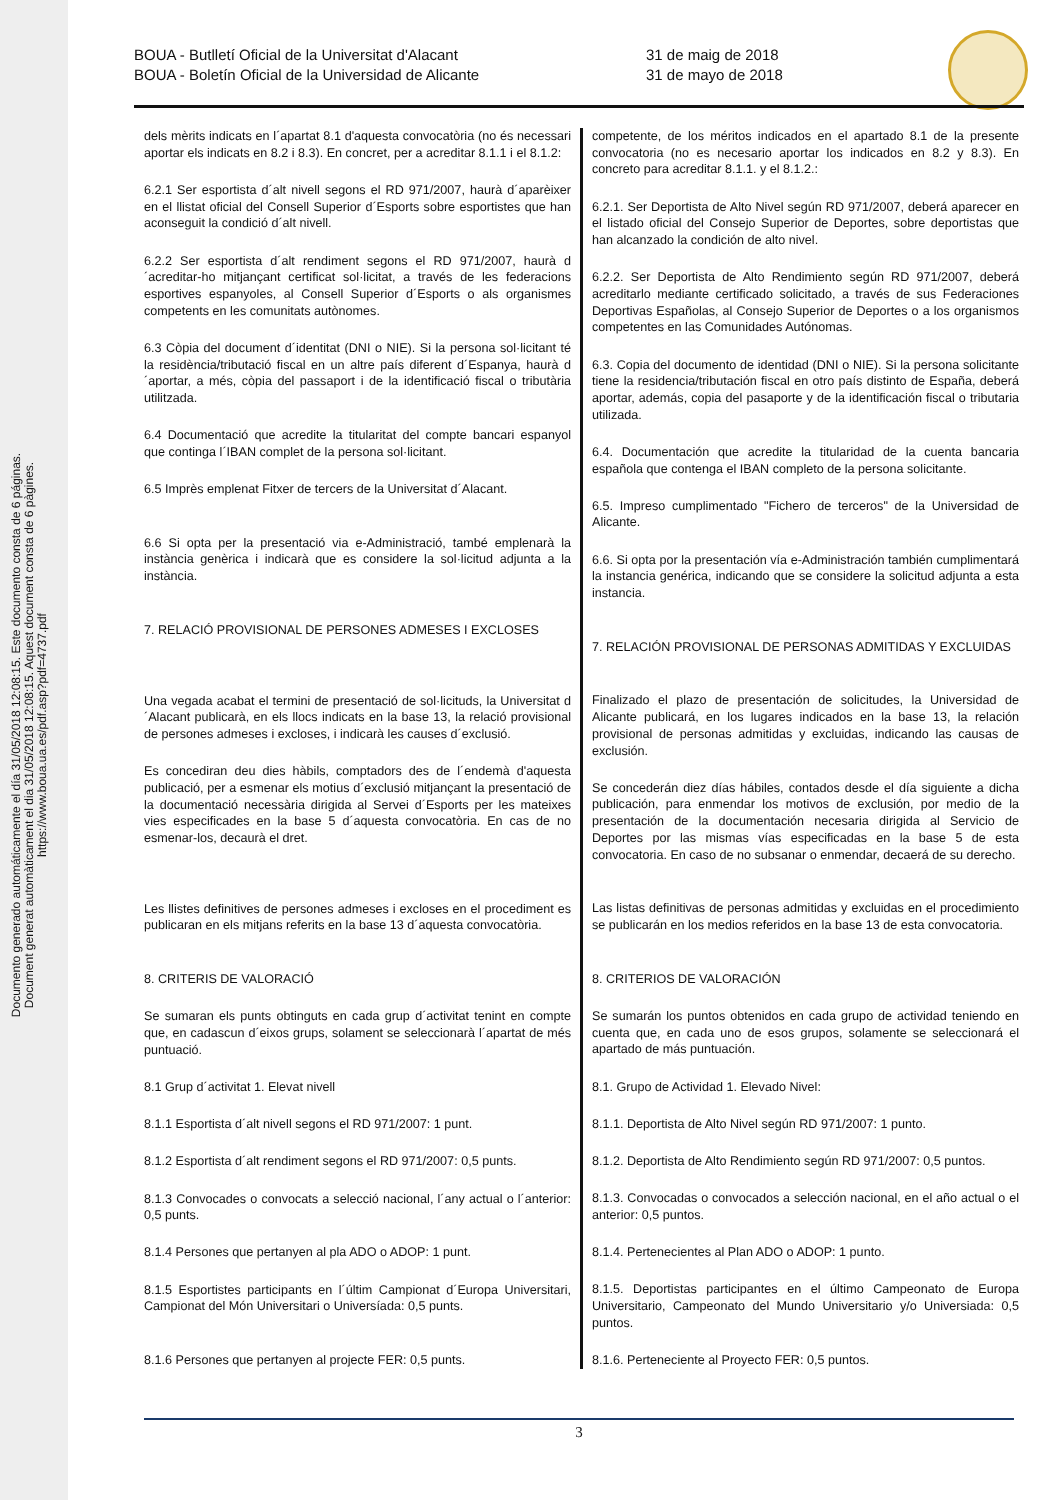Documento generado automáticamente el día 31/05/2018 12:08:15. Este documento consta de 6 páginas.
Document generat automàticament el dia 31/05/2018 12:08:15. Aquest document consta de 6 pàgines.
https://www.boua.ua.es/pdf.asp?pdf=4737.pdf
BOUA - Butlletí Oficial de la Universitat d'Alacant
BOUA - Boletín Oficial de la Universidad de Alicante
31 de maig de 2018
31 de mayo de 2018
dels mèrits indicats en l´apartat 8.1 d'aquesta convocatòria (no és necessari aportar els indicats en 8.2 i 8.3). En concret, per a acreditar 8.1.1 i el 8.1.2:
6.2.1 Ser esportista d´alt nivell segons el RD 971/2007, haurà d´aparèixer en el llistat oficial del Consell Superior d´Esports sobre esportistes que han aconseguit la condició d´alt nivell.
6.2.2 Ser esportista d´alt rendiment segons el RD 971/2007, haurà d´acreditar-ho mitjançant certificat sol·licitat, a través de les federacions esportives espanyoles, al Consell Superior d´Esports o als organismes competents en les comunitats autònomes.
6.3 Còpia del document d´identitat (DNI o NIE). Si la persona sol·licitant té la residència/tributació fiscal en un altre país diferent d´Espanya, haurà d´aportar, a més, còpia del passaport i de la identificació fiscal o tributària utilitzada.
6.4 Documentació que acredite la titularitat del compte bancari espanyol que continga l´IBAN complet de la persona sol·licitant.
6.5 Imprès emplenat Fitxer de tercers de la Universitat d´Alacant.
6.6 Si opta per la presentació via e-Administració, també emplenarà la instància genèrica i indicarà que es considere la sol·licitud adjunta a la instància.
7. RELACIÓ PROVISIONAL DE PERSONES ADMESES I EXCLOSES
Una vegada acabat el termini de presentació de sol·licituds, la Universitat d´Alacant publicarà, en els llocs indicats en la base 13, la relació provisional de persones admeses i excloses, i indicarà les causes d´exclusió.
Es concediran deu dies hàbils, comptadors des de l´endemà d'aquesta publicació, per a esmenar els motius d´exclusió mitjançant la presentació de la documentació necessària dirigida al Servei d´Esports per les mateixes vies especificades en la base 5 d´aquesta convocatòria. En cas de no esmenar-los, decaurà el dret.
Les llistes definitives de persones admeses i excloses en el procediment es publicaran en els mitjans referits en la base 13 d´aquesta convocatòria.
8. CRITERIS DE VALORACIÓ
Se sumaran els punts obtinguts en cada grup d´activitat tenint en compte que, en cadascun d´eixos grups, solament se seleccionarà l´apartat de més puntuació.
8.1 Grup d´activitat 1. Elevat nivell
8.1.1 Esportista d´alt nivell segons el RD 971/2007: 1 punt.
8.1.2 Esportista d´alt rendiment segons el RD 971/2007: 0,5 punts.
8.1.3 Convocades o convocats a selecció nacional, l´any actual o l´anterior: 0,5 punts.
8.1.4 Persones que pertanyen al pla ADO o ADOP: 1 punt.
8.1.5 Esportistes participants en l´últim Campionat d´Europa Universitari, Campionat del Món Universitari o Universíada: 0,5 punts.
8.1.6 Persones que pertanyen al projecte FER: 0,5 punts.
competente, de los méritos indicados en el apartado 8.1 de la presente convocatoria (no es necesario aportar los indicados en 8.2 y 8.3). En concreto para acreditar 8.1.1. y el 8.1.2.:
6.2.1. Ser Deportista de Alto Nivel según RD 971/2007, deberá aparecer en el listado oficial del Consejo Superior de Deportes, sobre deportistas que han alcanzado la condición de alto nivel.
6.2.2. Ser Deportista de Alto Rendimiento según RD 971/2007, deberá acreditarlo mediante certificado solicitado, a través de sus Federaciones Deportivas Españolas, al Consejo Superior de Deportes o a los organismos competentes en las Comunidades Autónomas.
6.3. Copia del documento de identidad (DNI o NIE). Si la persona solicitante tiene la residencia/tributación fiscal en otro país distinto de España, deberá aportar, además, copia del pasaporte y de la identificación fiscal o tributaria utilizada.
6.4. Documentación que acredite la titularidad de la cuenta bancaria española que contenga el IBAN completo de la persona solicitante.
6.5. Impreso cumplimentado "Fichero de terceros" de la Universidad de Alicante.
6.6. Si opta por la presentación vía e-Administración también cumplimentará la instancia genérica, indicando que se considere la solicitud adjunta a esta instancia.
7. RELACIÓN PROVISIONAL DE PERSONAS ADMITIDAS Y EXCLUIDAS
Finalizado el plazo de presentación de solicitudes, la Universidad de Alicante publicará, en los lugares indicados en la base 13, la relación provisional de personas admitidas y excluidas, indicando las causas de exclusión.
Se concederán diez días hábiles, contados desde el día siguiente a dicha publicación, para enmendar los motivos de exclusión, por medio de la presentación de la documentación necesaria dirigida al Servicio de Deportes por las mismas vías especificadas en la base 5 de esta convocatoria. En caso de no subsanar o enmendar, decaerá de su derecho.
Las listas definitivas de personas admitidas y excluidas en el procedimiento se publicarán en los medios referidos en la base 13 de esta convocatoria.
8. CRITERIOS DE VALORACIÓN
Se sumarán los puntos obtenidos en cada grupo de actividad teniendo en cuenta que, en cada uno de esos grupos, solamente se seleccionará el apartado de más puntuación.
8.1. Grupo de Actividad 1. Elevado Nivel:
8.1.1. Deportista de Alto Nivel según RD 971/2007: 1 punto.
8.1.2. Deportista de Alto Rendimiento según RD 971/2007: 0,5 puntos.
8.1.3. Convocadas o convocados a selección nacional, en el año actual o el anterior: 0,5 puntos.
8.1.4. Pertenecientes al Plan ADO o ADOP: 1 punto.
8.1.5. Deportistas participantes en el último Campeonato de Europa Universitario, Campeonato del Mundo Universitario y/o Universiada: 0,5 puntos.
8.1.6. Perteneciente al Proyecto FER: 0,5 puntos.
3